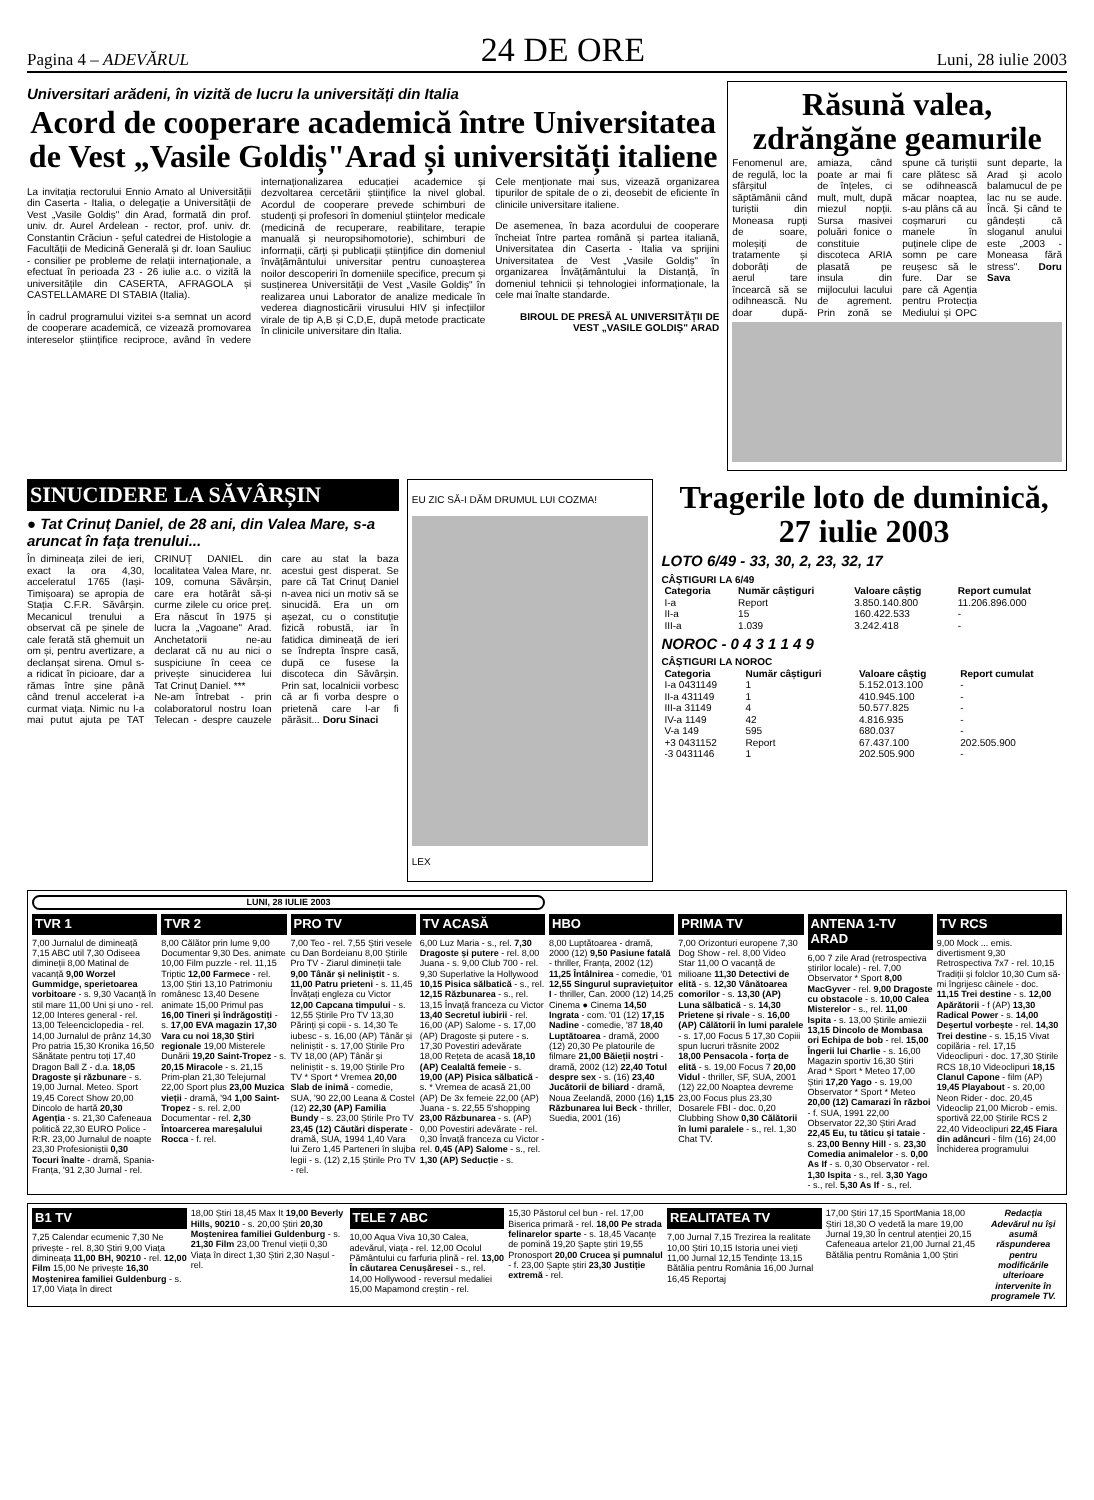Pagina 4 – ADEVĂRUL 24 DE ORE Luni, 28 iulie 2003
Universitari arădeni, în vizită de lucru la universități din Italia
Acord de cooperare academică între Universitatea de Vest „Vasile Goldiș"Arad și universități italiene
La invitația rectorului Ennio Amato al Universității din Caserta - Italia, o delegație a Universității de Vest „Vasile Goldiș" din Arad, formată din prof. univ. dr. Aurel Ardelean - rector, prof. univ. dr. Constantin Crăciun - șeful catedrei de Histologie a Facultății de Medicină Generală și dr. Ioan Sauliuc - consilier pe probleme de relații internaționale, a efectuat în perioada 23 - 26 iulie a.c. o vizită la universitățile din CASERTA, AFRAGOLA și CASTELLAMARE DI STABIA (Italia).
În cadrul programului vizitei s-a semnat un acord de cooperare academică, ce vizează promovarea intereselor științifice reciproce, având în vedere internaționalizarea educației academice și dezvoltarea cercetării științifice la nivel global. Acordul de cooperare prevede schimburi de studenți și profesori în domeniul științelor medicale (medicină de recuperare, reabilitare, terapie manuală și neuropsihomotorie), schimburi de informații, cărți și publicații științifice din domeniul învățământului universitar pentru cunoașterea noilor descoperiri în domeniile specifice, precum și susținerea Universității de Vest „Vasile Goldiș" în realizarea unui Laborator de analize medicale în vederea diagnosticării virusului HIV și infecțiilor virale de tip A,B și C,D,E, după metode practicate în clinicile universitare din Italia.
Cele menționate mai sus, vizează organizarea tipurilor de spitale de o zi, deosebit de eficiente în clinicile universitare italiene.
De asemenea, în baza acordului de cooperare încheiat între partea română și partea italiană, Universitatea din Caserta - Italia va sprijini Universitatea de Vest „Vasile Goldiș" în organizarea Învățământului la Distanță, în domeniul tehnicii și tehnologiei informaționale, la cele mai înalte standarde.
BIROUL DE PRESĂ AL UNIVERSITĂȚII DE VEST „VASILE GOLDIȘ" ARAD
Răsună valea, zdrăngăne geamurile
Fenomenul are, de regulă, loc la sfârșitul săptămânii când turiștii din Moneasa rupți de soare, moleșiți de tratamente și doborâți de aerul tare încearcă să se odihnească. Nu doar după-amiaza, când poate ar mai fi de înțeles, ci mult, mult, după miezul nopții. Sursa masivei poluări fonice o constituie discoteca ARIA plasată pe insula din mijlocului lacului de agrement. Prin zonă se spune că turiștii care plătesc să se odihnească măcar noaptea, s-au plâns că au coșmaruri cu manele în puținele clipe de somn pe care reușesc să le fure. Dar se pare că Agenția pentru Protecția Mediului și OPC sunt departe, la Arad și acolo balamucul de pe lac nu se aude. Încă. Și când te gândești că sloganul anului este „2003 - Moneasa fără stress". Doru Sava
SINUCIDERE LA SĂVÂRȘIN
● Tat Crinuț Daniel, de 28 ani, din Valea Mare, s-a aruncat în fața trenului...
În dimineața zilei de ieri, exact la ora 4,30, acceleratul 1765 (Iași-Timișoara) se apropia de Stația C.F.R. Săvârșin. Mecanicul trenului a observat că pe șinele de cale ferată stă ghemuit un om și, pentru avertizare, a declanșat sirena. Omul s-a ridicat în picioare, dar a rămas între șine până când trenul accelerat i-a curmat viața. Nimic nu l-a mai putut ajuta pe TAT CRINUȚ DANIEL din localitatea Valea Mare, nr. 109, comuna Săvârșin, care era hotărât să-și curme zilele cu orice preț. Era născut în 1975 și lucra la „Vagoane" Arad. Anchetatorii ne-au declarat că nu au nici o suspiciune în ceea ce privește sinuciderea lui Tat Crinuț Daniel. ***
Ne-am întrebat - prin colaboratorul nostru Ioan Telecan - despre cauzele care au stat la baza acestui gest disperat. Se pare că Tat Crinuț Daniel n-avea nici un motiv să se sinucidă. Era un om așezat, cu o constituție fizică robustă, iar în fatidica dimineață de ieri se îndrepta înspre casă, după ce fusese la discoteca din Săvârșin. Prin sat, localnicii vorbesc că ar fi vorba despre o prietenă care l-ar fi părăsit... Doru Sinaci
EU ZIC SĂ-I DĂM DRUMUL LUI COZMA!
LEX
Tragerile loto de duminică, 27 iulie 2003
LOTO 6/49 - 33, 30, 2, 23, 32, 17
CÂȘTIGURI LA 6/49
| Categoria | Număr câștiguri | Valoare câștig | Report cumulat |
| --- | --- | --- | --- |
| I-a | Report | 3.850.140.800 | 11.206.896.000 |
| II-a | 15 | 160.422.533 | - |
| III-a | 1.039 | 3.242.418 | - |
NOROC - 0 4 3 1 1 4 9
CÂȘTIGURI LA NOROC
| Categoria | Număr câștiguri | Valoare câștig | Report cumulat |
| --- | --- | --- | --- |
| I-a 0431149 | 1 | 5.152.013.100 | - |
| II-a 431149 | 1 | 410.945.100 | - |
| III-a 31149 | 4 | 50.577.825 | - |
| IV-a 1149 | 42 | 4.816.935 | - |
| V-a 149 | 595 | 680.037 | - |
| +3 0431152 | Report | 67.437.100 | 202.505.900 |
| -3 0431146 | 1 | 202.505.900 | - |
LUNI, 28 IULIE 2003
TVR 1
7,00 Jurnalul de dimineață 7,15 ABC util 7,30 Odiseea dimineții 8,00 Matinal de vacanță 9,00 Worzel Gummidge, sperietoarea vorbitoare - s. 9,30 Vacanță în stil mare 11,00 Uni și uno - rel. 12,00 Interes general - rel. 13,00 Teleenciclopedia - rel. 14,00 Jurnalul de prânz 14,30 Pro patria 15,30 Kronika 16,50 Sănătate pentru toți 17,40 Dragon Ball Z - d.a. 18,05 Dragoste și răzbunare - s. 19,00 Jurnal. Meteo. Sport 19,45 Corect Show 20,00 Dincolo de hartă 20,30 Agenția - s. 21,30 Cafeneaua politică 22,30 EURO Police - R:R. 23,00 Jurnalul de noapte 23,30 Profesioniștii 0,30 Tocuri înalte - dramă, Spania-Franța, '91 2,30 Jurnal - rel.
TVR 2
8,00 Călător prin lume 9,00 Documentar 9,30 Des. animate 10,00 Film puzzle - rel. 11,15 Triptic 12,00 Farmece - rel. 13,00 Știri 13,10 Patrimoniu românesc 13,40 Desene animate 15,00 Primul pas 16,00 Tineri și îndrăgostiți - s. 17,00 EVA magazin 17,30 Vara cu noi 18,30 Știri regionale 19,00 Misterele Dunării 19,20 Saint-Tropez - s. 20,15 Miracole - s. 21,15 Prim-plan 21,30 Telejurnal 22,00 Sport plus 23,00 Muzica vieții - dramă, '94 1,00 Saint-Tropez - s. rel. 2,00 Documentar - rel. 2,30 Întoarcerea mareșalului Rocca - f. rel.
PRO TV
7,00 Teo - rel. 7,55 Știri vesele cu Dan Bordeianu 8,00 Știrile Pro TV - Ziarul dimineții tale 9,00 Tânăr și neliniștit - s. 11,00 Patru prieteni - s. 11,45 Învățați engleza cu Victor 12,00 Capcana timpului - s. 12,55 Știrile Pro TV 13,30 Părinți și copii - s. 14,30 Te iubesc - s. 16,00 (AP) Tânăr și neliniștit - s. 17,00 Știrile Pro TV 18,00 (AP) Tânăr și neliniștit - s. 19,00 Știrile Pro TV * Sport * Vremea 20,00 Slab de inimă - comedie, SUA, '90 22,00 Leana & Costel (12) 22,30 (AP) Familia Bundy - s. 23,00 Știrile Pro TV 23,45 (12) Căutări disperate - dramă, SUA, 1994 1,40 Vara lui Zero 1,45 Parteneri în slujba legii - s. (12) 2,15 Știrile Pro TV - rel.
TV ACASĂ
6,00 Luz Maria - s., rel. 7,30 Dragoste și putere - rel. 8,00 Juana - s. 9,00 Club 700 - rel. 9,30 Superlative la Hollywood 10,15 Pisica sălbatică - s., rel. 12,15 Răzbunarea - s., rel. 13,15 Învață franceza cu Victor 13,40 Secretul iubirii - rel. 16,00 (AP) Salome - s. 17,00 (AP) Dragoste și putere - s. 17,30 Povestiri adevărate 18,00 Rețeta de acasă 18,10 (AP) Cealaltă femeie - s. 19,00 (AP) Pisica sălbatică - s. * Vremea de acasă 21,00 (AP) De 3x femeie 22,00 (AP) Juana - s. 22,55 5'shopping 23,00 Răzbunarea - s. (AP) 0,00 Povestiri adevărate - rel. 0,30 Învață franceza cu Victor - rel. 0,45 (AP) Salome - s., rel. 1,30 (AP) Seducție - s.
HBO
8,00 Luptătoarea - dramă, 2000 (12) 9,50 Pasiune fatală - thriller, Franța, 2002 (12) 11,25 Întâlnirea - comedie, '01 12,55 Singurul supraviețuitor I - thriller, Can. 2000 (12) 14,25 Cinema ● Cinema 14,50 Ingrata - com. '01 (12) 17,15 Nadine - comedie, '87 18,40 Luptătoarea - dramă, 2000 (12) 20,30 Pe platourile de filmare 21,00 Băieții noștri - dramă, 2002 (12) 22,40 Totul despre sex - s. (16) 23,40 Jucătorii de biliard - dramă, Noua Zeelandă, 2000 (16) 1,15 Răzbunarea lui Beck - thriller, Suedia, 2001 (16)
PRIMA TV
7,00 Orizonturi europene 7,30 Dog Show - rel. 8,00 Video Star 11,00 O vacanță de milioane 11,30 Detectivi de elită - s. 12,30 Vânătoarea comorilor - s. 13,30 (AP) Luna sălbatică - s. 14,30 Prietene și rivale - s. 16,00 (AP) Călătorii în lumi paralele - s. 17,00 Focus 5 17,30 Copiii spun lucruri trăsnite 2002 18,00 Pensacola - forța de elită - s. 19,00 Focus 7 20,00 Vidul - thriller, SF, SUA, 2001 (12) 22,00 Noaptea devreme 23,00 Focus plus 23,30 Dosarele FBI - doc. 0,20 Clubbing Show 0,30 Călătorii în lumi paralele - s., rel. 1,30 Chat TV.
ANTENA 1-TV ARAD
6,00 7 zile Arad (retrospectiva știrilor locale) - rel. 7,00 Observator * Sport 8,00 MacGyver - rel. 9,00 Dragoste cu obstacole - s. 10,00 Calea Misterelor - s., rel. 11,00 Ispita - s. 13,00 Știrile amiezii 13,15 Dincolo de Mombasa ori Echipa de bob - rel. 15,00 Îngerii lui Charlie - s. 16,00 Magazin sportiv 16,30 Știri Arad * Sport * Meteo 17,00 Știri 17,20 Yago - s. 19,00 Observator * Sport * Meteo 20,00 (12) Camarazi în război - f. SUA, 1991 22,00 Observator 22,30 Știri Arad 22,45 Eu, tu tăticu și tataie - s. 23,00 Benny Hill - s. 23,30 Comedia animalelor - s. 0,00 As If - s. 0,30 Observator - rel. 1,30 Ispita - s., rel. 3,30 Yago - s., rel. 5,30 As If - s., rel.
TV RCS
9,00 Mock ... emis. divertisment 9,30 Retrospectiva 7x7 - rel. 10,15 Tradiții și folclor 10,30 Cum să-mi îngrijesc câinele - doc. 11,15 Trei destine - s. 12,00 Apărătorii - f (AP) 13,30 Radical Power - s. 14,00 Deșertul vorbește - rel. 14,30 Trei destine - s. 15,15 Vivat copilăria - rel. 17,15 Videoclipuri - doc. 17,30 Știrile RCS 18,10 Videoclipuri 18,15 Clanul Capone - film (AP) 19,45 Playabout - s. 20,00 Neon Rider - doc. 20,45 Videoclip 21,00 Microb - emis. sportivă 22,00 Știrile RCS 2 22,40 Videoclipuri 22,45 Fiara din adâncuri - film (16) 24,00 Închiderea programului
B1 TV
7,25 Calendar ecumenic 7,30 Ne privește - rel. 8,30 Știri 9,00 Viața dimineața 11,00 BH, 90210 - rel. 12,00 Film 15,00 Ne privește 16,30 Moștenirea familiei Guldenburg - s. 17,00 Viața în direct
18,00 Știri 18,45 Max It 19,00 Beverly Hills, 90210 - s. 20,00 Știri 20,30 Moștenirea familiei Guldenburg - s. 21,30 Film 23,00 Trenul vieții 0,30 Viața în direct 1,30 Știri 2,30 Nașul - rel.
TELE 7 ABC
10,00 Aqua Viva 10,30 Calea, adevărul, viața - rel. 12,00 Ocolul Pământului cu farfuria plină - rel. 13,00 În căutarea Cenușăresei - s., rel. 14,00 Hollywood - reversul medaliei 15,00 Mapamond creștin - rel.
15,30 Păstorul cel bun - rel. 17,00 Biserica primară - rel. 18,00 Pe strada felinarelor sparte - s. 18,45 Vacanțe de pomină 19,20 Șapte știri 19,55 Pronosport 20,00 Crucea și pumnalul - f. 23,00 Șapte știri 23,30 Justiție extremă - rel.
REALITATEA TV
7,00 Jurnal 7,15 Trezirea la realitate 10,00 Știri 10,15 Istoria unei vieți 11,00 Jurnal 12,15 Tendințe 13,15 Bătălia pentru România 16,00 Jurnal 16,45 Reportaj
17,00 Știri 17,15 SportMania 18,00 Știri 18,30 O vedetă la mare 19,00 Jurnal 19,30 În centrul atenției 20,15 Cafeneaua artelor 21,00 Jurnal 21,45 Bătălia pentru România 1,00 Știri
Redacția Adevărul nu își asumă răspunderea pentru modificările ulterioare intervenite în programele TV.